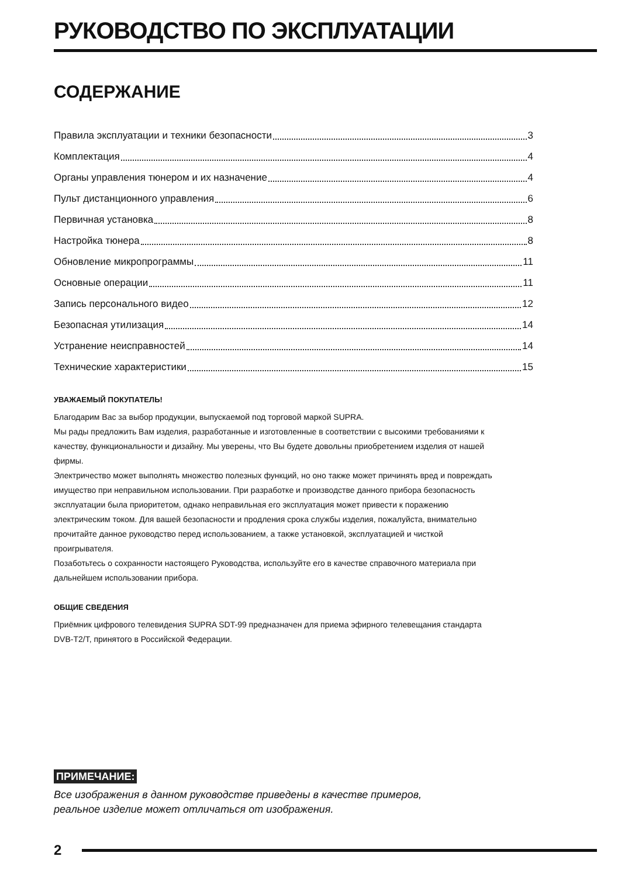РУКОВОДСТВО ПО ЭКСПЛУАТАЦИИ
СОДЕРЖАНИЕ
Правила эксплуатации и техники безопасности 3
Комплектация 4
Органы управления тюнером и их назначение 4
Пульт дистанционного управления 6
Первичная установка 8
Настройка тюнера 8
Обновление микропрограммы 11
Основные операции 11
Запись персонального видео 12
Безопасная утилизация 14
Устранение неисправностей 14
Технические характеристики 15
УВАЖАЕМЫЙ ПОКУПАТЕЛЬ!
Благодарим Вас за выбор продукции, выпускаемой под торговой маркой SUPRA.
Мы рады предложить Вам изделия, разработанные и изготовленные в соответствии с высокими требованиями к качеству, функциональности и дизайну. Мы уверены, что Вы будете довольны приобретением изделия от нашей фирмы.
Электричество может выполнять множество полезных функций, но оно также может причинять вред и повреждать имущество при неправильном использовании. При разработке и производстве данного прибора безопасность эксплуатации была приоритетом, однако неправильная его эксплуатация может привести к поражению электрическим током. Для вашей безопасности и продления срока службы изделия, пожалуйста, внимательно прочитайте данное руководство перед использованием, а также установкой, эксплуатацией и чисткой проигрывателя.
Позаботьтесь о сохранности настоящего Руководства, используйте его в качестве справочного материала при дальнейшем использовании прибора.
ОБЩИЕ СВЕДЕНИЯ
Приёмник цифрового телевидения SUPRA SDT-99 предназначен для приема эфирного телевещания стандарта DVB-T2/T, принятого в Российской Федерации.
ПРИМЕЧАНИЕ:
Все изображения в данном руководстве приведены в качестве примеров,
реальное изделие может отличаться от изображения.
2